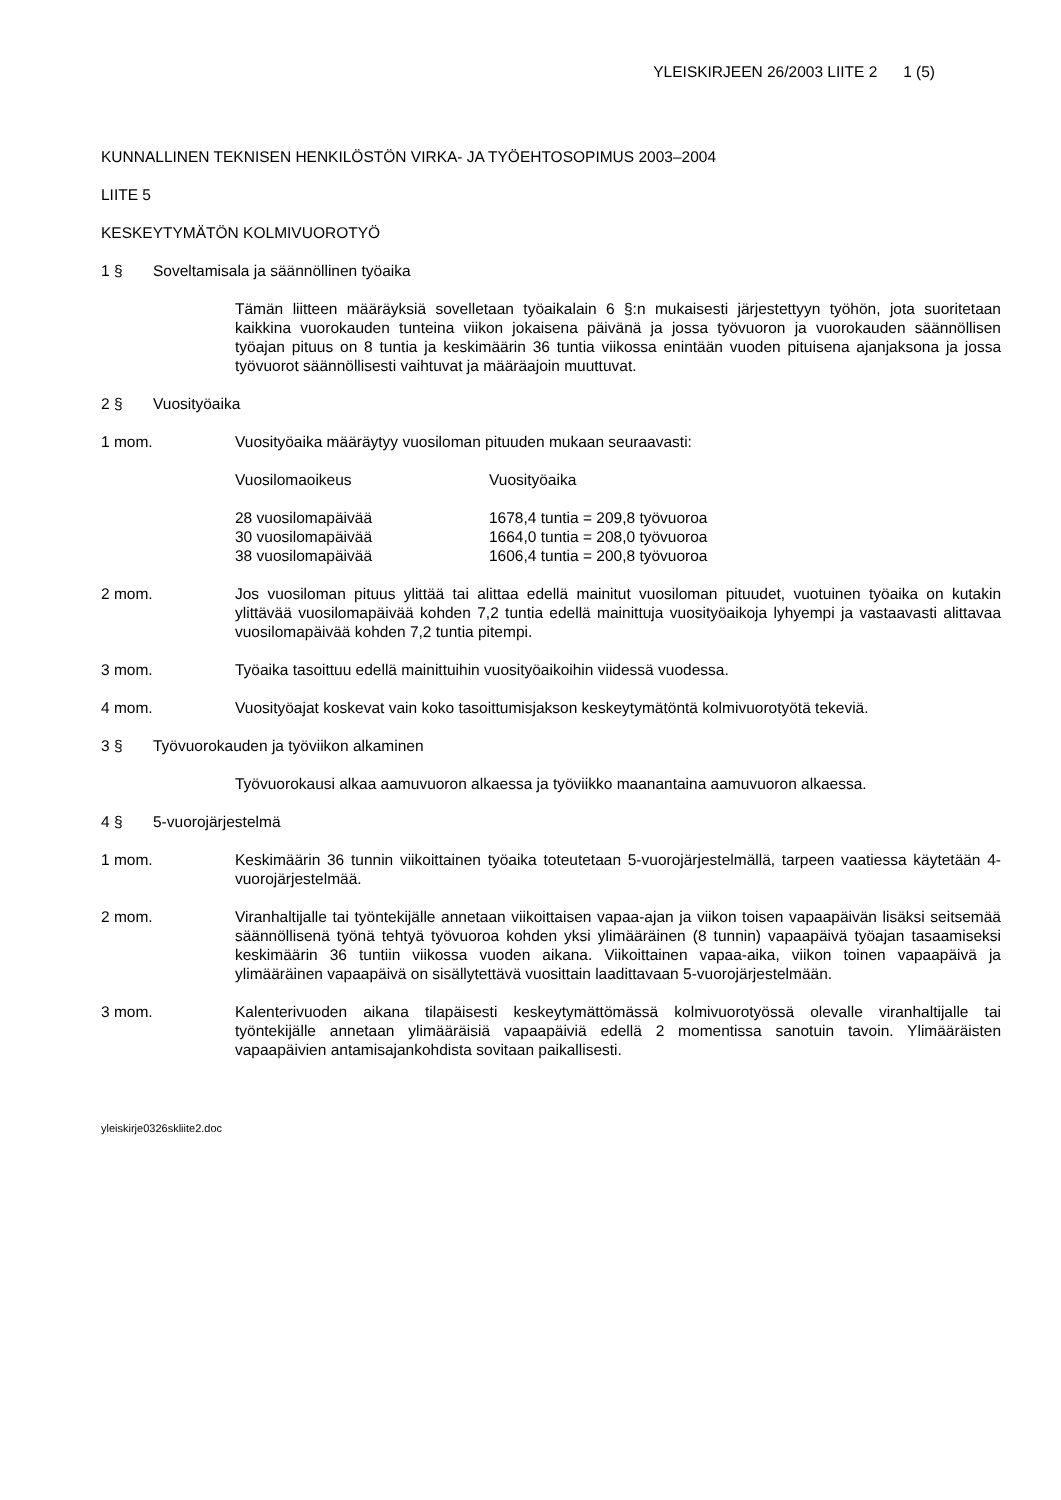YLEISKIRJEEN 26/2003 LIITE 2 1 (5)
KUNNALLINEN TEKNISEN HENKILÖSTÖN VIRKA- JA TYÖEHTOSOPIMUS 2003–2004
LIITE 5
KESKEYTYMÄTÖN KOLMIVUOROTYÖ
1 § Soveltamisala ja säännöllinen työaika
Tämän liitteen määräyksiä sovelletaan työaikalain 6 §:n mukaisesti järjestettyyn työhön, jota suoritetaan kaikkina vuorokauden tunteina viikon jokaisena päivänä ja jossa työvuoron ja vuorokauden säännöllisen työajan pituus on 8 tuntia ja keskimäärin 36 tuntia viikossa enintään vuoden pituisena ajanjaksona ja jossa työvuorot säännöllisesti vaihtuvat ja määräajoin muuttuvat.
2 § Vuosityöaika
1 mom. Vuosityöaika määräytyy vuosiloman pituuden mukaan seuraavasti:
| Vuosilomaoikeus | Vuosityöaika |
| --- | --- |
| 28 vuosilomapäivää | 1678,4 tuntia = 209,8 työvuoroa |
| 30 vuosilomapäivää | 1664,0 tuntia = 208,0 työvuoroa |
| 38 vuosilomapäivää | 1606,4 tuntia = 200,8 työvuoroa |
2 mom. Jos vuosiloman pituus ylittää tai alittaa edellä mainitut vuosiloman pituudet, vuotuinen työaika on kutakin ylittävää vuosilomapäivää kohden 7,2 tuntia edellä mainittuja vuosityöaikoja lyhyempi ja vastaavasti alittavaa vuosilomapäivää kohden 7,2 tuntia pitempi.
3 mom. Työaika tasoittuu edellä mainittuihin vuosityöaikoihin viidessä vuodessa.
4 mom. Vuosityöajat koskevat vain koko tasoittumisjakson keskeytymätöntä kolmivuorotyötä tekeviä.
3 § Työvuorokauden ja työviikon alkaminen
Työvuorokausi alkaa aamuvuoron alkaessa ja työviikko maanantaina aamuvuoron alkaessa.
4 § 5-vuorojärjestelmä
1 mom. Keskimäärin 36 tunnin viikoittainen työaika toteutetaan 5-vuorojärjestelmällä, tarpeen vaatiessa käytetään 4-vuorojärjestelmää.
2 mom. Viranhaltijalle tai työntekijälle annetaan viikoittaisen vapaa-ajan ja viikon toisen vapaapäivän lisäksi seitsemää säännöllisenä työnä tehtyä työvuoroa kohden yksi ylimääräinen (8 tunnin) vapaapäivä työajan tasaamiseksi keskimäärin 36 tuntiin viikossa vuoden aikana. Viikoittainen vapaa-aika, viikon toinen vapaapäivä ja ylimääräinen vapaapäivä on sisällytettävä vuosittain laadittavaan 5-vuorojärjestelmään.
3 mom. Kalenterivuoden aikana tilapäisesti keskeytymättömässä kolmivuorotyössä olevalle viranhaltijalle tai työntekijälle annetaan ylimääräisiä vapaapäiviä edellä 2 momentissa sanotuin tavoin. Ylimääräisten vapaapäivien antamisajankohdista sovitaan paikallisesti.
yleiskirje0326skliite2.doc